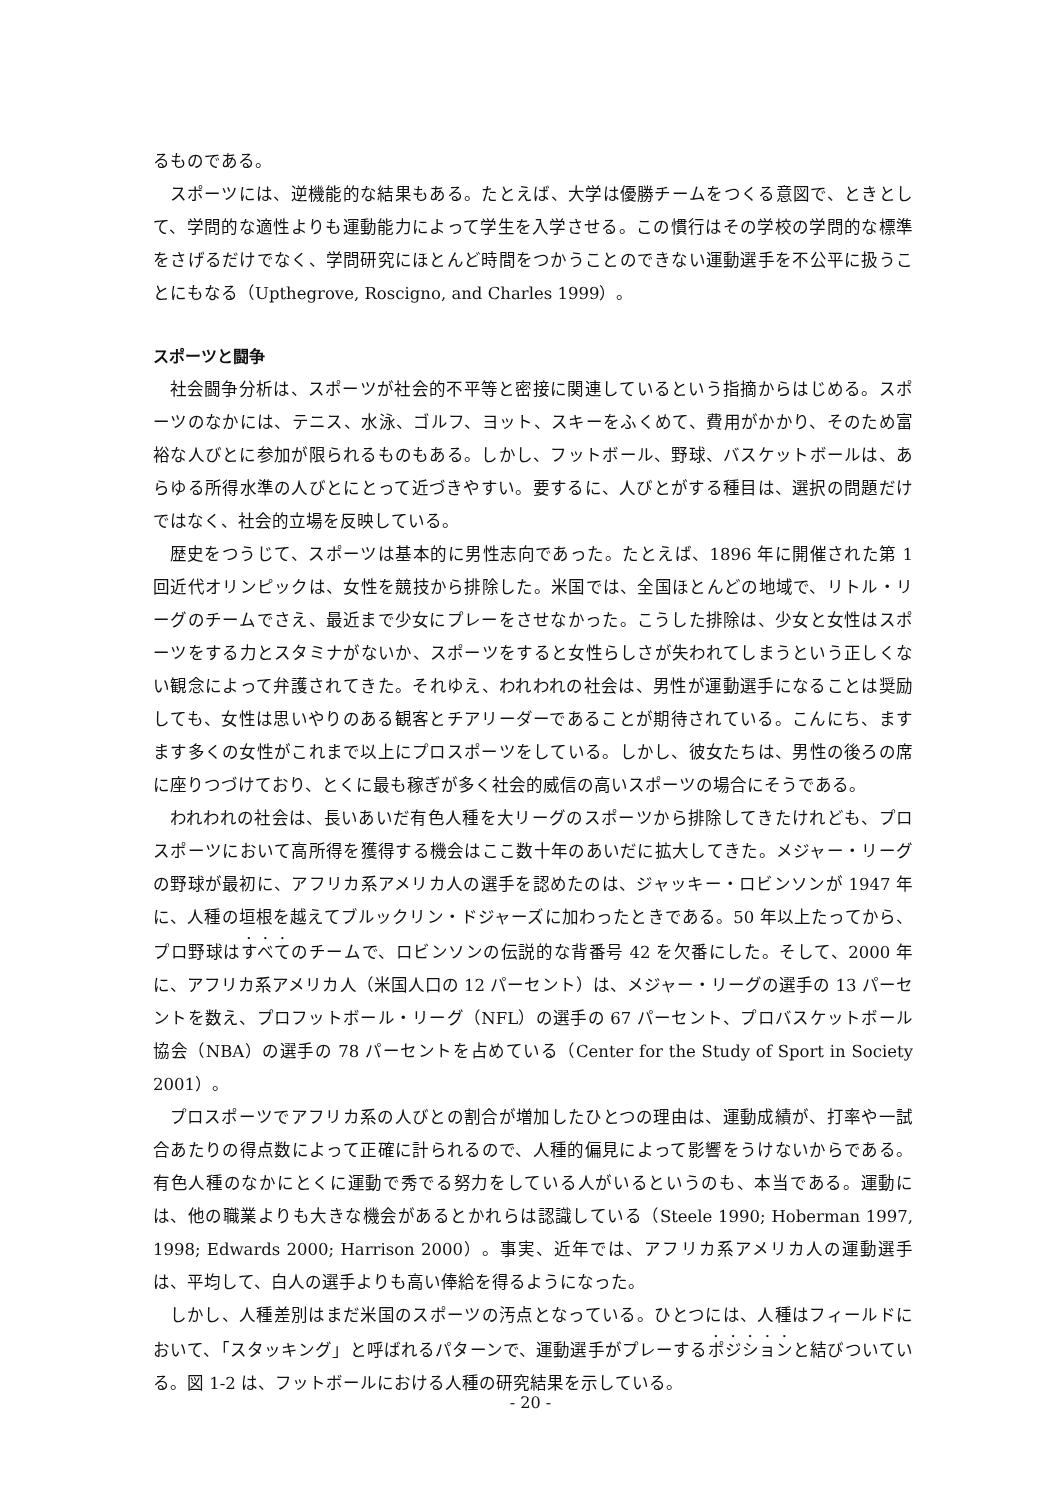るものである。
スポーツには、逆機能的な結果もある。たとえば、大学は優勝チームをつくる意図で、ときとして、学問的な適性よりも運動能力によって学生を入学させる。この慣行はその学校の学問的な標準をさげるだけでなく、学問研究にほとんど時間をつかうことのできない運動選手を不公平に扱うことにもなる（Upthegrove, Roscigno, and Charles 1999）。
スポーツと闘争
社会闘争分析は、スポーツが社会的不平等と密接に関連しているという指摘からはじめる。スポーツのなかには、テニス、水泳、ゴルフ、ヨット、スキーをふくめて、費用がかかり、そのため富裕な人びとに参加が限られるものもある。しかし、フットボール、野球、バスケットボールは、あらゆる所得水準の人びとにとって近づきやすい。要するに、人びとがする種目は、選択の問題だけではなく、社会的立場を反映している。
歴史をつうじて、スポーツは基本的に男性志向であった。たとえば、1896 年に開催された第 1 回近代オリンピックは、女性を競技から排除した。米国では、全国ほとんどの地域で、リトル・リーグのチームでさえ、最近まで少女にプレーをさせなかった。こうした排除は、少女と女性はスポーツをする力とスタミナがないか、スポーツをすると女性らしさが失われてしまうという正しくない観念によって弁護されてきた。それゆえ、われわれの社会は、男性が運動選手になることは奨励しても、女性は思いやりのある観客とチアリーダーであることが期待されている。こんにち、ますます多くの女性がこれまで以上にプロスポーツをしている。しかし、彼女たちは、男性の後ろの席に座りつづけており、とくに最も稼ぎが多く社会的威信の高いスポーツの場合にそうである。
われわれの社会は、長いあいだ有色人種を大リーグのスポーツから排除してきたけれども、プロスポーツにおいて高所得を獲得する機会はここ数十年のあいだに拡大してきた。メジャー・リーグの野球が最初に、アフリカ系アメリカ人の選手を認めたのは、ジャッキー・ロビンソンが 1947 年に、人種の垣根を越えてブルックリン・ドジャーズに加わったときである。50 年以上たってから、プロ野球はすべてのチームで、ロビンソンの伝説的な背番号 42 を欠番にした。そして、2000 年に、アフリカ系アメリカ人（米国人口の 12 パーセント）は、メジャー・リーグの選手の 13 パーセントを数え、プロフットボール・リーグ（NFL）の選手の 67 パーセント、プロバスケットボール協会（NBA）の選手の 78 パーセントを占めている（Center for the Study of Sport in Society 2001）。
プロスポーツでアフリカ系の人びとの割合が増加したひとつの理由は、運動成績が、打率や一試合あたりの得点数によって正確に計られるので、人種的偏見によって影響をうけないからである。有色人種のなかにとくに運動で秀でる努力をしている人がいるというのも、本当である。運動には、他の職業よりも大きな機会があるとかれらは認識している（Steele 1990; Hoberman 1997, 1998; Edwards 2000; Harrison 2000）。事実、近年では、アフリカ系アメリカ人の運動選手は、平均して、白人の選手よりも高い俸給を得るようになった。
しかし、人種差別はまだ米国のスポーツの汚点となっている。ひとつには、人種はフィールドにおいて、「スタッキング」と呼ばれるパターンで、運動選手がプレーするポジションと結びついている。図 1-2 は、フットボールにおける人種の研究結果を示している。
- 20 -